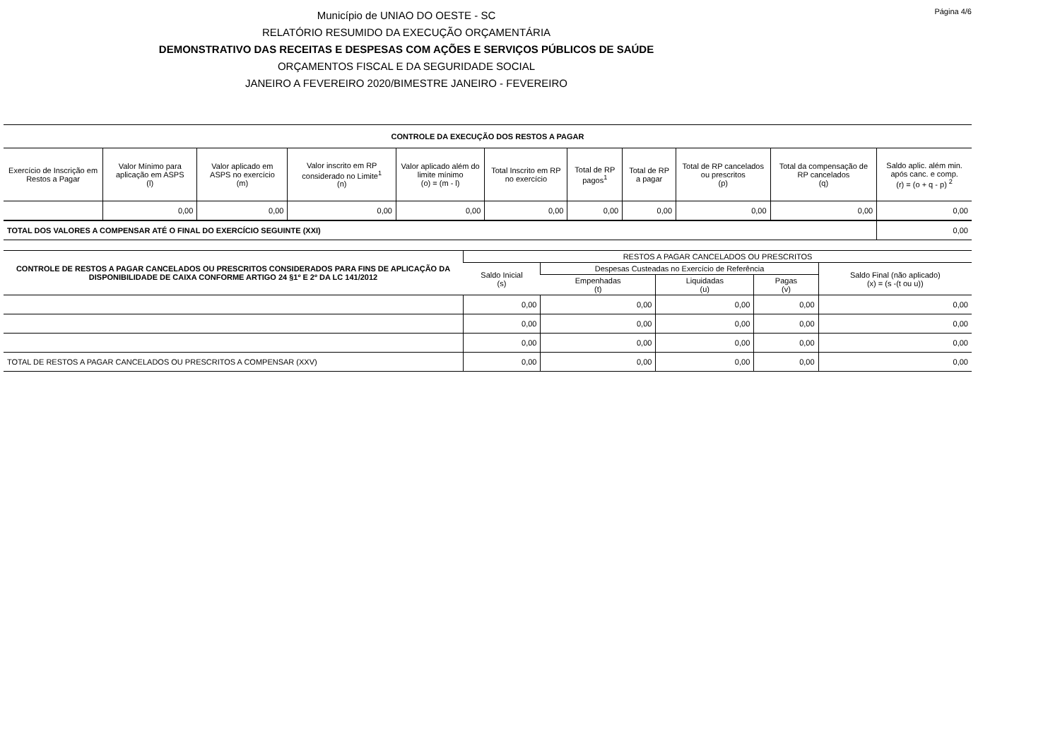Página 4/6
Município de UNIAO DO OESTE - SC
RELATÓRIO RESUMIDO DA EXECUÇÃO ORÇAMENTÁRIA
DEMONSTRATIVO DAS RECEITAS E DESPESAS COM AÇÕES E SERVIÇOS PÚBLICOS DE SAÚDE
ORÇAMENTOS FISCAL E DA SEGURIDADE SOCIAL
JANEIRO A FEVEREIRO 2020/BIMESTRE JANEIRO - FEVEREIRO
| CONTROLE DA EXECUÇÃO DOS RESTOS A PAGAR | | | | | | | | | | |
| --- | --- | --- | --- | --- | --- | --- | --- | --- | --- | --- |
| Exercício de Inscrição em Restos a Pagar | Valor Mínimo para aplicação em ASPS (l) | Valor aplicado em ASPS no exercício (m) | Valor inscrito em RP considerado no Limite<sup>1</sup> (n) | Valor aplicado além do limite mínimo (o) = (m - l) | Total Inscrito em RP no exercício | Total de RP pagos<sup>1</sup> | Total de RP a pagar | Total de RP cancelados ou prescritos (p) | Total da compensação de RP cancelados (q) | Saldo aplic. além min. após canc. e comp. (r) = (o + q - p) <sup>2</sup> |
| | 0,00 | 0,00 | 0,00 | 0,00 | 0,00 | 0,00 | 0,00 | 0,00 | 0,00 | 0,00 |
| TOTAL DOS VALORES A COMPENSAR ATÉ O FINAL DO EXERCÍCIO SEGUINTE (XXI) | | | | | | | | | | 0,00 |
| CONTROLE DE RESTOS A PAGAR CANCELADOS OU PRESCRITOS CONSIDERADOS PARA FINS DE APLICAÇÃO DA DISPONIBILIDADE DE CAIXA CONFORME ARTIGO 24 §1º E 2º DA LC 141/2012 | RESTOS A PAGAR CANCELADOS OU PRESCRITOS | | | | |
| --- | --- | --- | --- | --- | --- |
| | Saldo Inicial (s) | Despesas Custeadas no Exercício de Referência | | | Saldo Final (não aplicado) (x) = (s -(t ou u)) |
| | | Empenhadas (t) | Liquidadas (u) | Pagas (v) | |
| | 0,00 | 0,00 | 0,00 | 0,00 | 0,00 |
| | 0,00 | 0,00 | 0,00 | 0,00 | 0,00 |
| | 0,00 | 0,00 | 0,00 | 0,00 | 0,00 |
| TOTAL DE RESTOS A PAGAR CANCELADOS OU PRESCRITOS A COMPENSAR (XXV) | 0,00 | 0,00 | 0,00 | 0,00 | 0,00 |